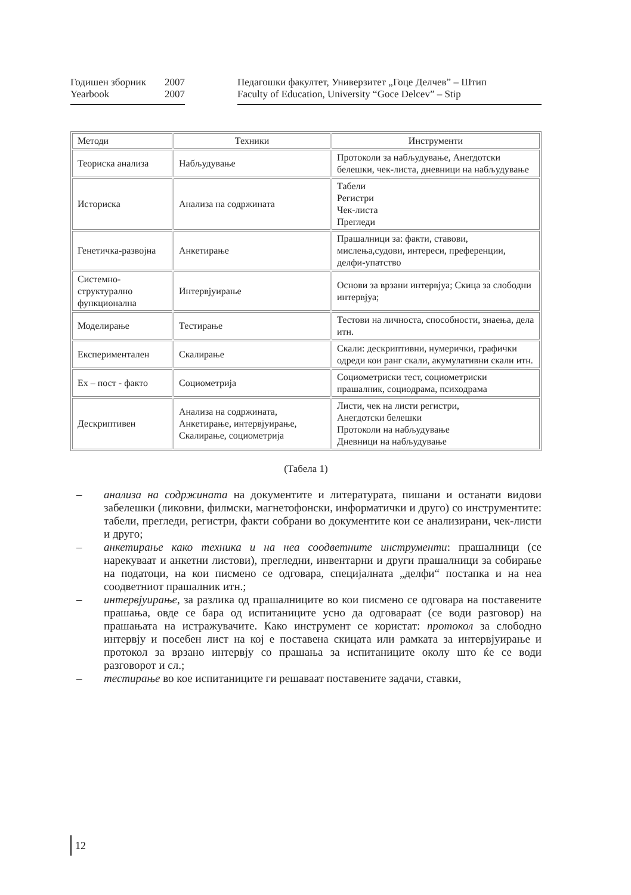Годишен зборник 2007
Yearbook 2007
Педагошки факултет, Универзитет „Гоце Делчев” – Штип
Faculty of Education, University “Goce Delcev” – Stip
| Методи | Техники | Инструменти |
| Теориска анализа | Набљудување | Протоколи за набљудување, Анегдотски белешки, чек-листа, дневници на набљудување |
| Историска | Анализа на содржината | Табели Регистри Чек-листа Прегледи |
| Генетичка-развојна | Анкетирање | Прашалници за: факти, ставови, мислења,судови, интереси, преференции, делфи-упатство |
| Системно-структурално функционална | Интервјуирање | Основи за врзани интервјуа; Скица за слободни интервјуа; |
| Моделирање | Тестирање | Тестови на личноста, способности, знаења, дела итн. |
| Експериментален | Скалирање | Скали: дескриптивни, нумерички, графички одреди кои ранг скали, акумулативни скали итн. |
| Ex – пост - факто | Социометрија | Социометриски тест, социометриски прашалник, социодрама, психодрама |
| Дескриптивен | Анализа на содржината, Анкетирање, интервјуирање, Скалирање, социометрија | Листи, чек на листи регистри, Анегдотски белешки Протоколи на набљудување Дневници на набљудување |
(Табела 1)
– анализа на содржината на документите и литературата, пишани и останати видови забелешки (ликовни, филмски, магнетофонски, информатички и друго) со инструментите: табели, прегледи, регистри, факти собрани во документите кои се анализирани, чек-листи и друго;
– анкетирање како техника и на неа соодветните инструменти: прашалници (се нарекуваат и анкетни листови), прегледни, инвентарни и други прашалници за собирање на податоци, на кои писмено се одговара, специјалната „делфи“ постапка и на неа соодветниот прашалник итн.;
– интервјуирање, за разлика од прашалниците во кои писмено се одговара на поставените прашања, овде се бара од испитаниците усно да одговараат (се води разговор) на прашањата на истражувачите. Како инструмент се користат: протокол за слободно интервју и посебен лист на кој е поставена скицата или рамката за интервјуирање и протокол за врзано интервју со прашања за испитаниците околу што ќе се води разговорот и сл.;
– тестирање во кое испитаниците ги решаваат поставените задачи, ставки,
12